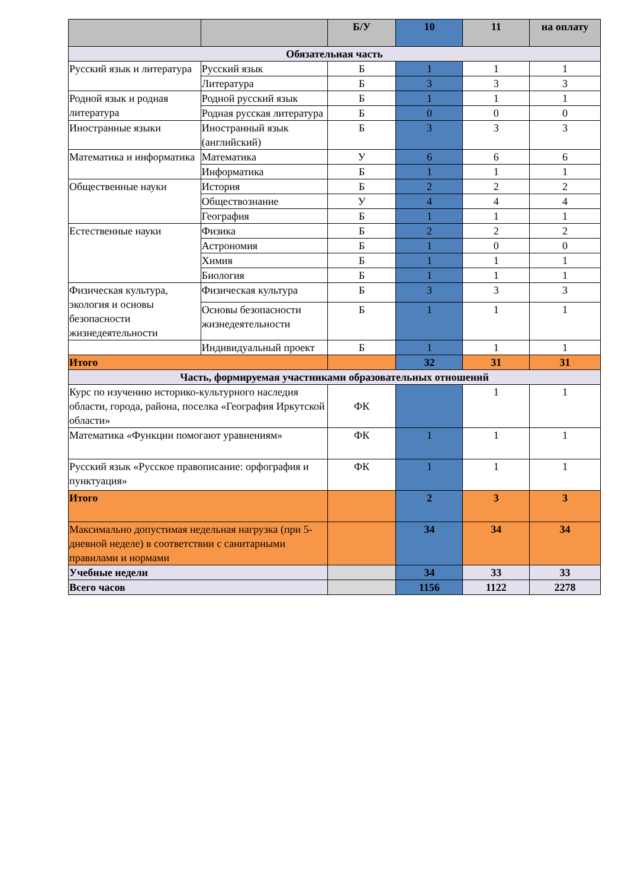| | | Б/У | 10 | 11 | на оплату |
| --- | --- | --- | --- | --- | --- |
| Обязательная часть | | | | | |
| Русский язык и литература | Русский язык | Б | 1 | 1 | 1 |
| | Литература | Б | 3 | 3 | 3 |
| Родной язык и родная литература | Родной русский язык | Б | 1 | 1 | 1 |
| | Родная русская литература | Б | 0 | 0 | 0 |
| Иностранные языки | Иностранный язык (английский) | Б | 3 | 3 | 3 |
| Математика и информатика | Математика | У | 6 | 6 | 6 |
| | Информатика | Б | 1 | 1 | 1 |
| Общественные науки | История | Б | 2 | 2 | 2 |
| | Обществознание | У | 4 | 4 | 4 |
| | География | Б | 1 | 1 | 1 |
| Естественные науки | Физика | Б | 2 | 2 | 2 |
| | Астрономия | Б | 1 | 0 | 0 |
| | Химия | Б | 1 | 1 | 1 |
| | Биология | Б | 1 | 1 | 1 |
| Физическая культура, экология и основы безопасности жизнедеятельности | Физическая культура | Б | 3 | 3 | 3 |
| | Основы безопасности жизнедеятельности | Б | 1 | 1 | 1 |
| | Индивидуальный проект | Б | 1 | 1 | 1 |
| Итого | | | 32 | 31 | 31 |
| Часть, формируемая участниками образовательных отношений | | | | | |
| Курс по изучению историко-культурного наследия области, города, района, поселка «География Иркутской области» | | ФК | | 1 | 1 |
| Математика «Функции помогают уравнениям» | | ФК | 1 | 1 | 1 |
| Русский язык «Русское правописание: орфография и пунктуация» | | ФК | 1 | 1 | 1 |
| Итого | | | 2 | 3 | 3 |
| Максимально допустимая недельная нагрузка (при 5-дневной неделе) в соответствии с санитарными правилами и нормами | | | 34 | 34 | 34 |
| Учебные недели | | | 34 | 33 | 33 |
| Всего часов | | | 1156 | 1122 | 2278 |